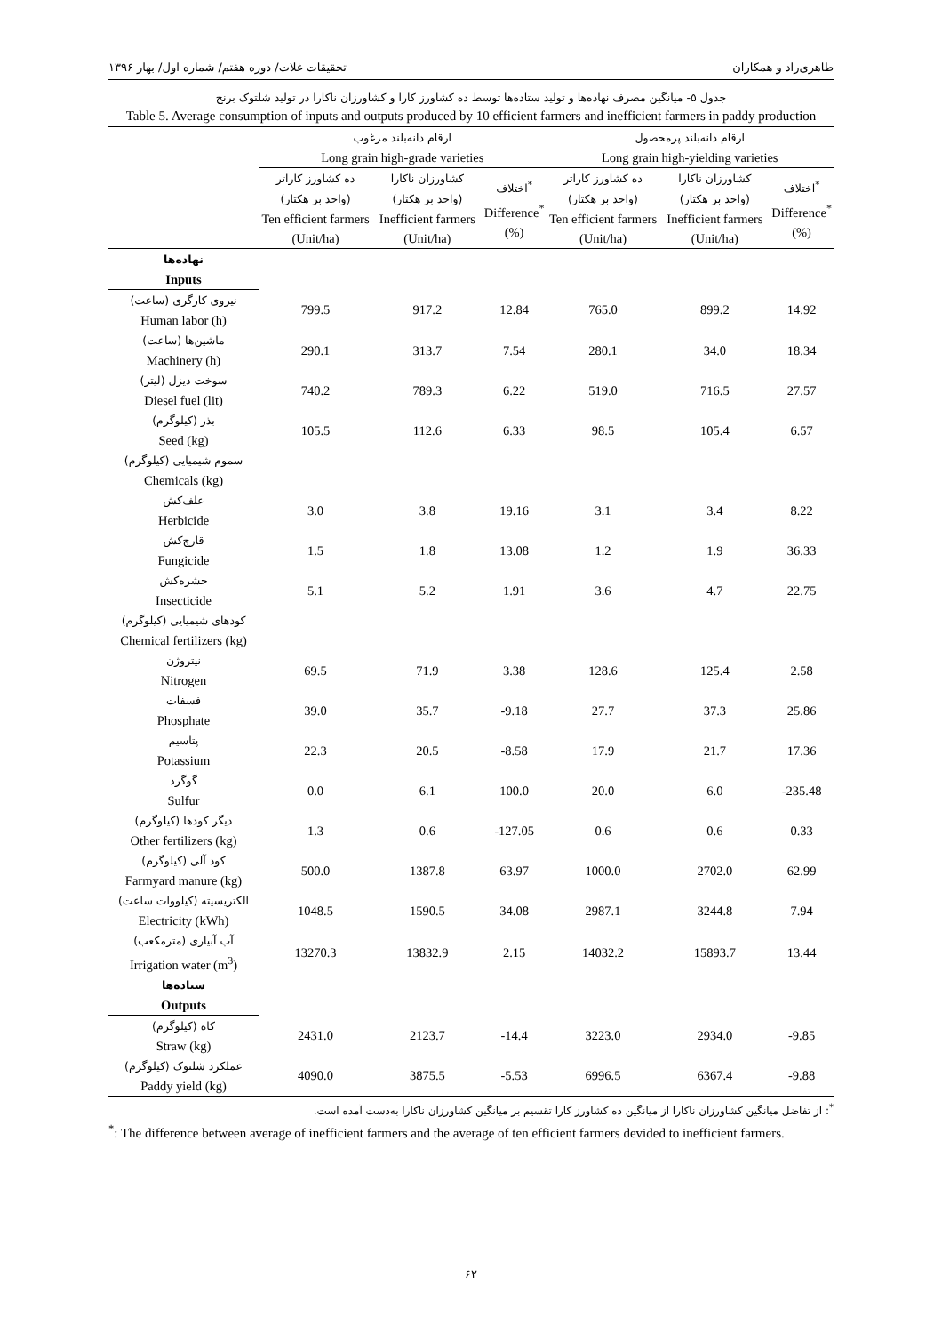طاهری‌راد و همکاران تحقیقات غلات/ دوره هفتم/ شماره اول/ بهار ۱۳۹۶
جدول ۵- میانگین مصرف نهاده‌ها و تولید ستاده‌ها توسط ده کشاورز کارا و کشاورزان ناکارا در تولید شلتوک برنج
Table 5. Average consumption of inputs and outputs produced by 10 efficient farmers and inefficient farmers in paddy production
| | ارقام دانه‌بلند مرغوب Long grain high-grade varieties | | | ارقام دانه‌بلند پرمحصول Long grain high-yielding varieties | | |
| --- | --- | --- | --- | --- | --- | --- |
| | ده کشاورز کاراتر (واحد بر هکتار) Ten efficient farmers (Unit/ha) | کشاورزان ناکارا (واحد بر هکتار) Inefficient farmers (Unit/ha) | اختلاف<sup>*</sup> Difference<sup>*</sup> (%) | ده کشاورز کاراتر (واحد بر هکتار) Ten efficient farmers (Unit/ha) | کشاورزان ناکارا (واحد بر هکتار) Inefficient farmers (Unit/ha) | اختلاف<sup>*</sup> Difference<sup>*</sup> (%) |
| نهاده‌ها Inputs | | | | | | |
| نیروی کارگری (ساعت) Human labor (h) | 799.5 | 917.2 | 12.84 | 765.0 | 899.2 | 14.92 |
| ماشین‌ها (ساعت) Machinery (h) | 290.1 | 313.7 | 7.54 | 280.1 | 34.0 | 18.34 |
| سوخت دیزل (لیتر) Diesel fuel (lit) | 740.2 | 789.3 | 6.22 | 519.0 | 716.5 | 27.57 |
| بذر (کیلوگرم) Seed (kg) | 105.5 | 112.6 | 6.33 | 98.5 | 105.4 | 6.57 |
| سموم شیمیایی (کیلوگرم) Chemicals (kg) | | | | | | |
| علف‌کش Herbicide | 3.0 | 3.8 | 19.16 | 3.1 | 3.4 | 8.22 |
| قارچ‌کش Fungicide | 1.5 | 1.8 | 13.08 | 1.2 | 1.9 | 36.33 |
| حشره‌کش Insecticide | 5.1 | 5.2 | 1.91 | 3.6 | 4.7 | 22.75 |
| کودهای شیمیایی (کیلوگرم) Chemical fertilizers (kg) | | | | | | |
| نیتروژن Nitrogen | 69.5 | 71.9 | 3.38 | 128.6 | 125.4 | 2.58 |
| فسفات Phosphate | 39.0 | 35.7 | -9.18 | 27.7 | 37.3 | 25.86 |
| پتاسیم Potassium | 22.3 | 20.5 | -8.58 | 17.9 | 21.7 | 17.36 |
| گوگرد Sulfur | 0.0 | 6.1 | 100.0 | 20.0 | 6.0 | -235.48 |
| دیگر کودها (کیلوگرم) Other fertilizers (kg) | 1.3 | 0.6 | -127.05 | 0.6 | 0.6 | 0.33 |
| کود آلی (کیلوگرم) Farmyard manure (kg) | 500.0 | 1387.8 | 63.97 | 1000.0 | 2702.0 | 62.99 |
| الکتریسیته (کیلووات ساعت) Electricity (kWh) | 1048.5 | 1590.5 | 34.08 | 2987.1 | 3244.8 | 7.94 |
| آب آبیاری (مترمکعب) Irrigation water (m<sup>3</sup>) | 13270.3 | 13832.9 | 2.15 | 14032.2 | 15893.7 | 13.44 |
| ستاده‌ها Outputs | | | | | | |
| کاه (کیلوگرم) Straw (kg) | 2431.0 | 2123.7 | -14.4 | 3223.0 | 2934.0 | -9.85 |
| عملکرد شلتوک (کیلوگرم) Paddy yield (kg) | 4090.0 | 3875.5 | -5.53 | 6996.5 | 6367.4 | -9.88 |
<sup>*</sup>: از تفاضل میانگین کشاورزان ناکارا از میانگین ده کشاورز کارا تقسیم بر میانگین کشاورزان ناکارا به‌دست آمده است.
<sup>*</sup>: The difference between average of inefficient farmers and the average of ten efficient farmers devided to inefficient farmers.
۶۲